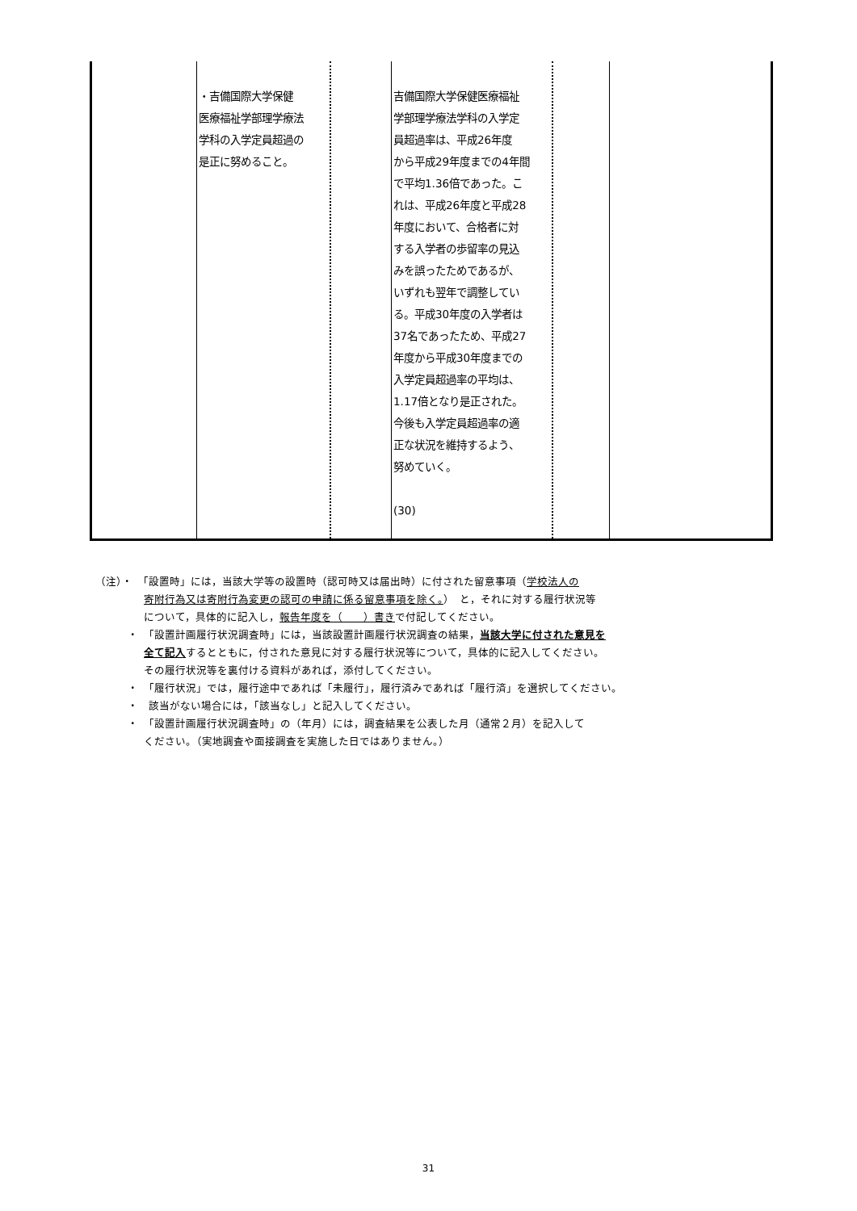| | ・吉備国際大学保健 医療福祉学部理学療法 学科の入学定員超過の 是正に努めること。 | | 吉備国際大学保健医療福祉 学部理学療法学科の入学定 員超過率は、平成26年度 から平成29年度までの4年間 で平均1.36倍であった。こ れは、平成26年度と平成28 年度において、合格者に対 する入学者の歩留率の見込 みを誤ったためであるが、 いずれも翌年で調整してい る。平成30年度の入学者は 37名であったため、平成27 年度から平成30年度までの 入学定員超過率の平均は、 1.17倍となり是正された。 今後も入学定員超過率の適 正な状況を維持するよう、 努めていく。 (30) | | |
（注）・　「設置時」には，当該大学等の設置時（認可時又は届出時）に付された留意事項（学校法人の
寄附行為又は寄附行為変更の認可の申請に係る留意事項を除く。）　と，それに対する履行状況等
について，具体的に記入し，報告年度を（　　）書きで付記してください。
・　「設置計画履行状況調査時」には，当該設置計画履行状況調査の結果，当該大学に付された意見を
全て記入するとともに，付された意見に対する履行状況等について，具体的に記入してください。
その履行状況等を裏付ける資料があれば，添付してください。
・　「履行状況」では，履行途中であれば「未履行」，履行済みであれば「履行済」を選択してください。
・　該当がない場合には，「該当なし」と記入してください。
・　「設置計画履行状況調査時」の（年月）には，調査結果を公表した月（通常２月）を記入して
ください。（実地調査や面接調査を実施した日ではありません。）
31